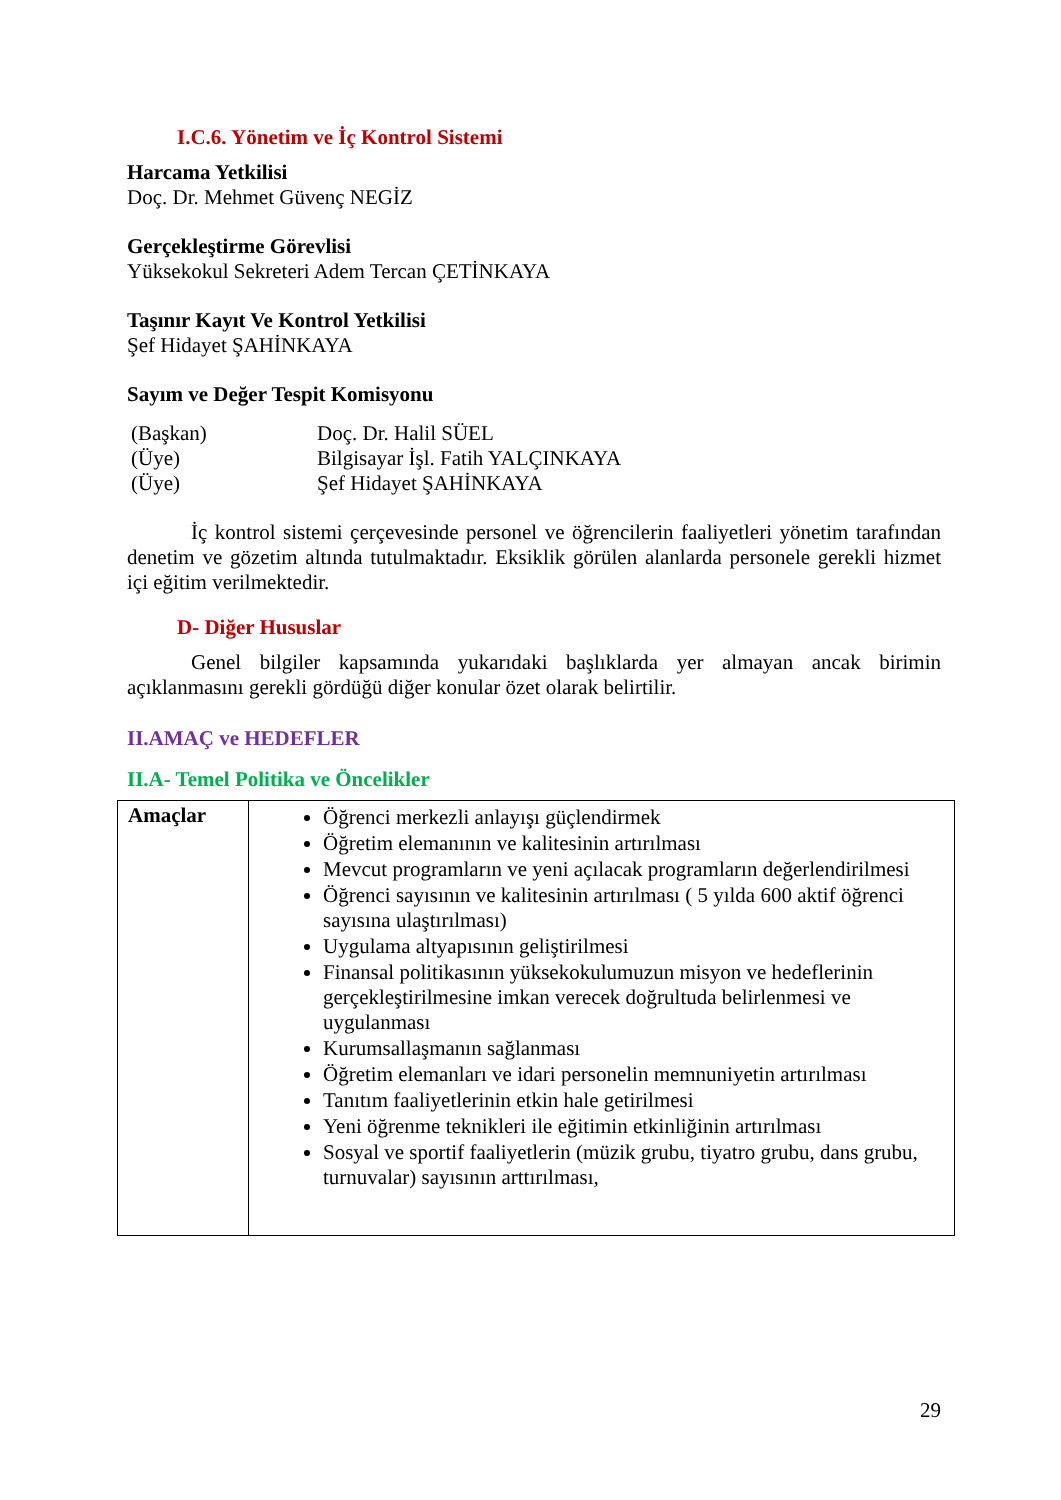I.C.6. Yönetim ve İç Kontrol Sistemi
Harcama Yetkilisi
Doç. Dr. Mehmet Güvenç NEGİZ
Gerçekleştirme Görevlisi
Yüksekokul Sekreteri Adem Tercan ÇETİNKAYA
Taşınır Kayıt Ve Kontrol Yetkilisi
Şef Hidayet ŞAHİNKAYA
Sayım ve Değer Tespit Komisyonu
| (Başkan) | Doç. Dr. Halil SÜEL |
| (Üye) | Bilgisayar İşl. Fatih YALÇINKAYA |
| (Üye) | Şef Hidayet ŞAHİNKAYA |
İç kontrol sistemi çerçevesinde personel ve öğrencilerin faaliyetleri yönetim tarafından denetim ve gözetim altında tutulmaktadır. Eksiklik görülen alanlarda personele gerekli hizmet içi eğitim verilmektedir.
D- Diğer Hususlar
Genel bilgiler kapsamında yukarıdaki başlıklarda yer almayan ancak birimin açıklanmasını gerekli gördüğü diğer konular özet olarak belirtilir.
II.AMAÇ ve HEDEFLER
II.A- Temel Politika ve Öncelikler
| Amaçlar | Öğrenci merkezli anlayışı güçlendirmek Öğretim elemanının ve kalitesinin artırılması Mevcut programların ve yeni açılacak programların değerlendirilmesi Öğrenci sayısının ve kalitesinin artırılması ( 5 yılda 600 aktif öğrenci sayısına ulaştırılması) Uygulama altyapısının geliştirilmesi Finansal politikasının yüksekokulumuzun misyon ve hedeflerinin gerçekleştirilmesine imkan verecek doğrultuda belirlenmesi ve uygulanması Kurumsallaşmanın sağlanması Öğretim elemanları ve idari personelin memnuniyetin artırılması Tanıtım faaliyetlerinin etkin hale getirilmesi Yeni öğrenme teknikleri ile eğitimin etkinliğinin artırılması Sosyal ve sportif faaliyetlerin (müzik grubu, tiyatro grubu, dans grubu, turnuvalar) sayısının arttırılması, |
29